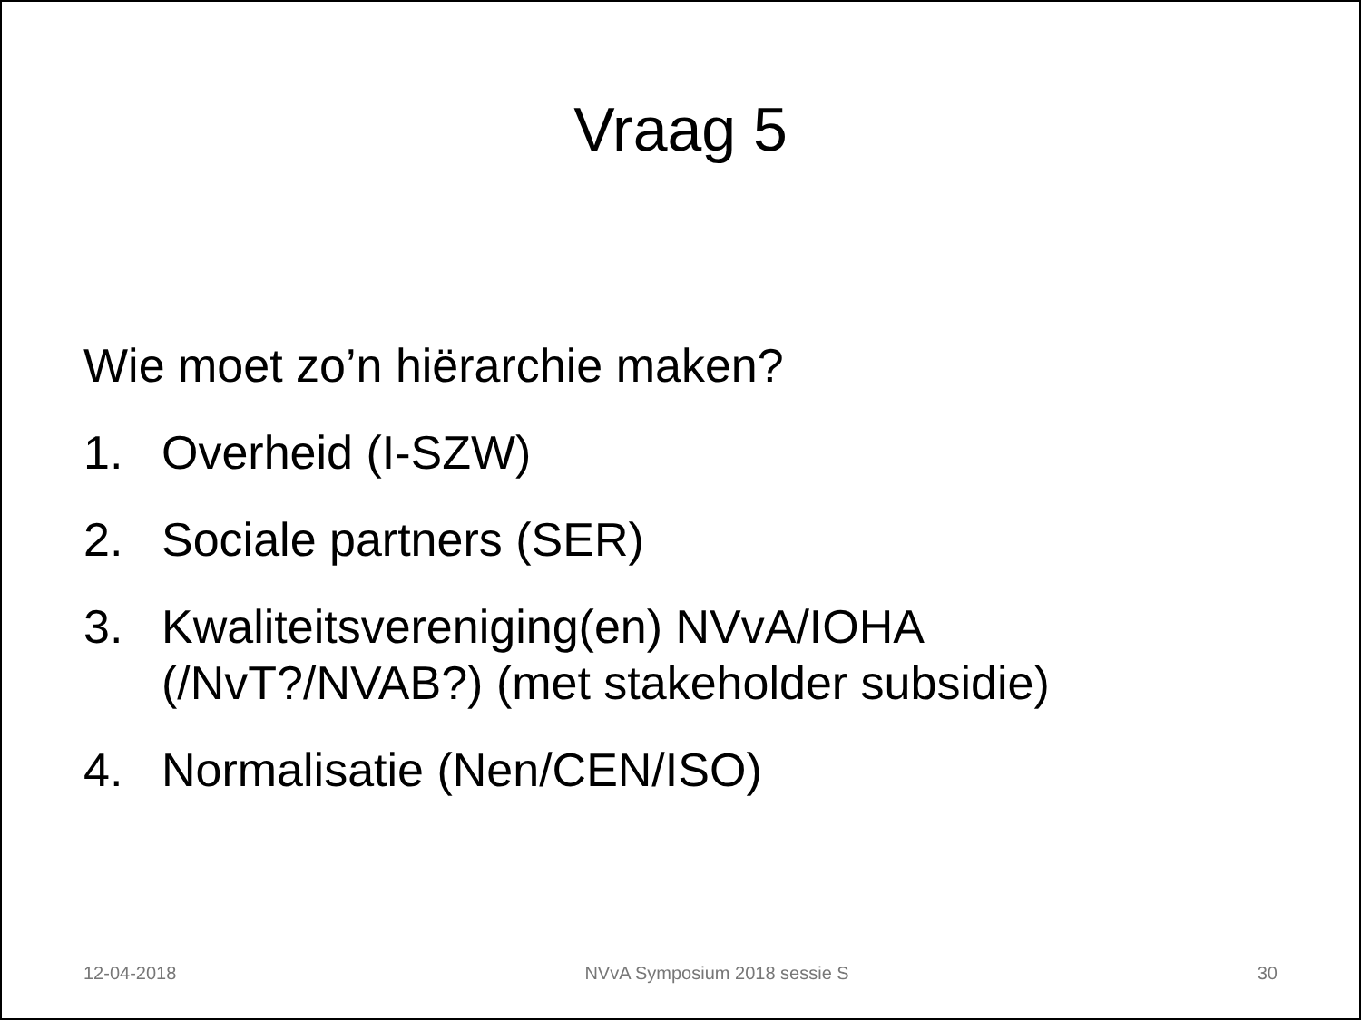Vraag 5
Wie moet zo’n hiërarchie maken?
1. Overheid (I-SZW)
2. Sociale partners (SER)
3. Kwaliteitsvereniging(en) NVvA/IOHA
(/NvT?/NVAB?) (met stakeholder subsidie)
4. Normalisatie (Nen/CEN/ISO)
12-04-2018 NVvA Symposium 2018 sessie S 30